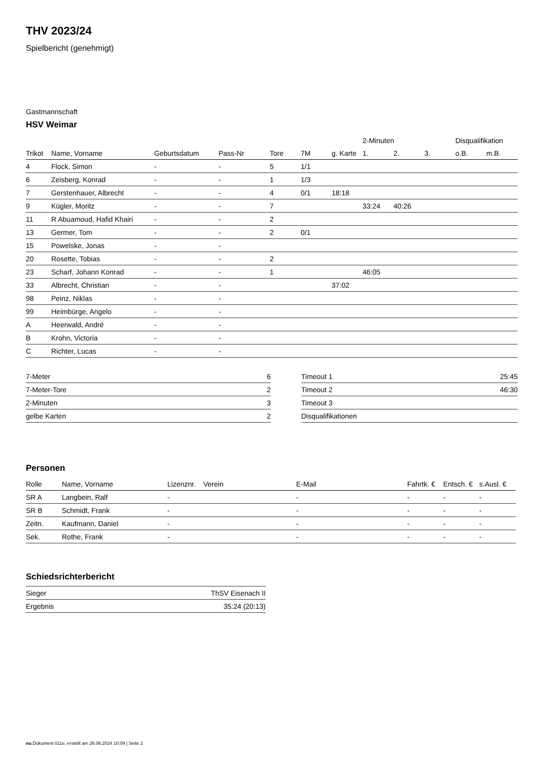THV 2023/24
Spielbericht (genehmigt)
Gastmannschaft
HSV Weimar
| | | | | | | | 2-Minuten | | | Disqualifikation | |
| --- | --- | --- | --- | --- | --- | --- | --- | --- | --- | --- | --- |
| Trikot | Name, Vorname | Geburtsdatum | Pass-Nr | Tore | 7M | g. Karte | 1. | 2. | 3. | o.B. | m.B. |
| 4 | Flock, Simon | - | - | 5 | 1/1 | | | | | | |
| 6 | Zeisberg, Konrad | - | - | 1 | 1/3 | | | | | | |
| 7 | Gerstenhauer, Albrecht | - | - | 4 | 0/1 | 18:18 | | | | | |
| 9 | Kügler, Moritz | - | - | 7 | | | 33:24 | 40:26 | | | |
| 11 | R Abuamoud, Hafid Khairi | - | - | 2 | | | | | | | |
| 13 | Germer, Tom | - | - | 2 | 0/1 | | | | | | |
| 15 | Powelske, Jonas | - | - | | | | | | | | |
| 20 | Rosette, Tobias | - | - | 2 | | | | | | | |
| 23 | Scharf, Johann Konrad | - | - | 1 | | | 46:05 | | | | |
| 33 | Albrecht, Christian | - | - | | | 37:02 | | | | | |
| 98 | Peinz, Niklas | - | - | | | | | | | | |
| 99 | Heimbürge, Angelo | - | - | | | | | | | | |
| A | Heerwald, André | - | - | | | | | | | | |
| B | Krohn, Victoria | - | - | | | | | | | | |
| C | Richter, Lucas | - | - | | | | | | | | |
| 7-Meter | 6 |
| 7-Meter-Tore | 2 |
| 2-Minuten | 3 |
| gelbe Karten | 2 |
| Timeout 1 | 25:45 |
| Timeout 2 | 46:30 |
| Timeout 3 | |
| Disqualifikationen | |
Personen
| Rolle | Name, Vorname | Lizenznr. | Verein | E-Mail | Fahrtk. € | Entsch. € | s.Ausl. € |
| --- | --- | --- | --- | --- | --- | --- | --- |
| SR A | Langbein, Ralf | - | | - | - | - | - |
| SR B | Schmidt, Frank | - | | - | - | - | - |
| Zeitn. | Kaufmann, Daniel | - | | - | - | - | - |
| Sek. | Rothe, Frank | - | | - | - | - | - |
Schiedsrichterbericht
| Sieger | ThSV Eisenach II |
| Ergebnis | 35:24 (20:13) |
nu.Dokument 011e, erstellt am 26.06.2024 10:09 | Seite 2